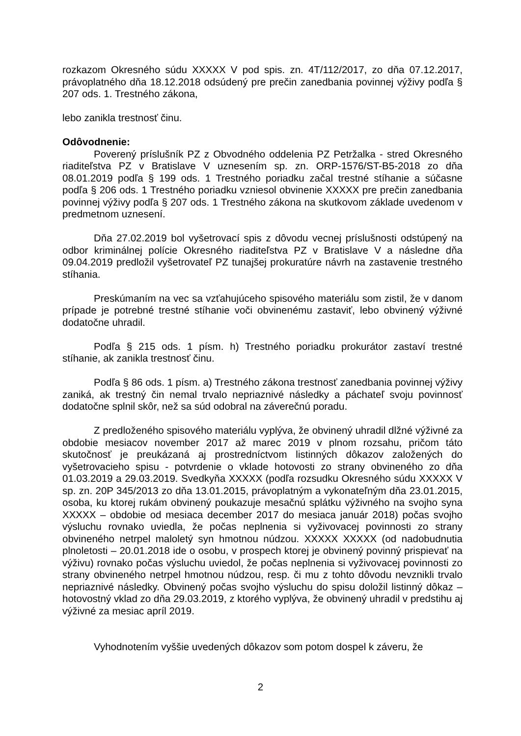rozkazom Okresného súdu XXXXX V pod spis. zn. 4T/112/2017, zo dňa 07.12.2017, právoplatného dňa 18.12.2018 odsúdený pre prečin zanedbania povinnej výživy podľa § 207 ods. 1. Trestného zákona,
lebo zanikla trestnosť činu.
Odôvodnenie:
Poverený príslušník PZ z Obvodného oddelenia PZ Petržalka - stred Okresného riaditeľstva PZ v Bratislave V uznesením sp. zn. ORP-1576/ST-B5-2018 zo dňa 08.01.2019 podľa § 199 ods. 1 Trestného poriadku začal trestné stíhanie a súčasne podľa § 206 ods. 1 Trestného poriadku vzniesol obvinenie XXXXX pre prečin zanedbania povinnej výživy podľa § 207 ods. 1 Trestného zákona na skutkovom základe uvedenom v predmetnom uznesení.
Dňa 27.02.2019 bol vyšetrovací spis z dôvodu vecnej príslušnosti odstúpený na odbor kriminálnej polície Okresného riaditeľstva PZ v Bratislave V a následne dňa 09.04.2019 predložil vyšetrovateľ PZ tunajšej prokuratúre návrh na zastavenie trestného stíhania.
Preskúmaním na vec sa vzťahujúceho spisového materiálu som zistil, že v danom prípade je potrebné trestné stíhanie voči obvinenému zastaviť, lebo obvinený výživné dodatočne uhradil.
Podľa § 215 ods. 1 písm. h) Trestného poriadku prokurátor zastaví trestné stíhanie, ak zanikla trestnosť činu.
Podľa § 86 ods. 1 písm. a) Trestného zákona trestnosť zanedbania povinnej výživy zaniká, ak trestný čin nemal trvalo nepriaznivé následky a páchateľ svoju povinnosť dodatočne splnil skôr, než sa súd odobral na záverečnú poradu.
Z predloženého spisového materiálu vyplýva, že obvinený uhradil dlžné výživné za obdobie mesiacov november 2017 až marec 2019 v plnom rozsahu, pričom táto skutočnosť je preukázaná aj prostredníctvom listinných dôkazov založených do vyšetrovacieho spisu - potvrdenie o vklade hotovosti zo strany obvineného zo dňa 01.03.2019 a 29.03.2019. Svedkyňa XXXXX (podľa rozsudku Okresného súdu XXXXX V sp. zn. 20P 345/2013 zo dňa 13.01.2015, právoplatným a vykonateľným dňa 23.01.2015, osoba, ku ktorej rukám obvinený poukazuje mesačnú splátku výživného na svojho syna XXXXX – obdobie od mesiaca december 2017 do mesiaca január 2018) počas svojho výsluchu rovnako uviedla, že počas neplnenia si vyživovacej povinnosti zo strany obvineného netrpel maloletý syn hmotnou núdzou. XXXXX XXXXX (od nadobudnutia plnoletosti – 20.01.2018 ide o osobu, v prospech ktorej je obvinený povinný prispievať na výživu) rovnako počas výsluchu uviedol, že počas neplnenia si vyživovacej povinnosti zo strany obvineného netrpel hmotnou núdzou, resp. či mu z tohto dôvodu nevznikli trvalo nepriaznivé následky. Obvinený počas svojho výsluchu do spisu doložil listinný dôkaz – hotovostný vklad zo dňa 29.03.2019, z ktorého vyplýva, že obvinený uhradil v predstihu aj výživné za mesiac apríl 2019.
Vyhodnotením vyššie uvedených dôkazov som potom dospel k záveru, že
2